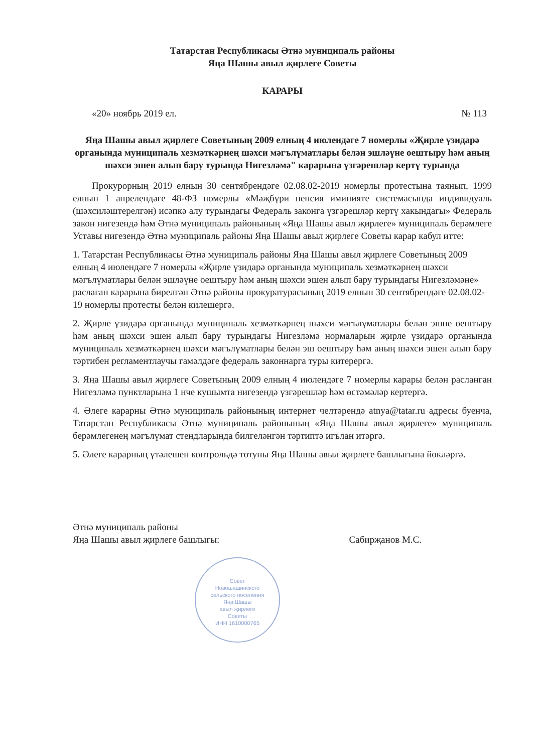Татарстан Республикасы Әтнә муниципаль районы
Яңа Шашы авыл җирлеге Советы
КАРАРЫ
«20» ноябрь 2019 ел. № 113
Яңа Шашы авыл җирлеге Советының 2009 елның 4 июлендәге 7 номерлы «Җирле үзидарә органында муниципаль хезмәткәрнең шәхси мәгълүматлары белән эшләүне оештыру һәм аның шәхси эшен алып бару турында Нигезләмә" карарына үзгәрешләр кертү турында
Прокурорның 2019 елнын 30 сентябрендәге 02.08.02-2019 номерлы протестына таянып, 1999 елнын 1 апрелендәге 48-ФЗ номерлы «Мәҗбүри пенсия иминияте системасында индивидуаль (шәхсиләштерелгән) исәпкә алу турындагы Федераль законга үзгәрешләр кертү хакындагы» Федераль закон нигезендә һәм Әтнә муниципаль районының «Яңа Шашы авыл җирлеге» муниципаль берәмлеге Уставы нигезендә Әтнә муниципаль районы Яңа Шашы авыл җирлеге Советы карар кабул итте:
1. Татарстан Республикасы Әтнә муниципаль районы Яңа Шашы авыл җирлеге Советының 2009 елның 4 июлендәге 7 номерлы «Җирле үзидарә органында муниципаль хезмәткәрнең шәхси мәгълүматлары белән эшләүне оештыру һәм аның шәхси эшен алып бару турындагы Нигезләмәне» раслаган карарына бирелгән Әтнә районы прокуратурасының 2019 елнын 30 сентябрендәге 02.08.02-19 номерлы протесты белән килешергә.
2. Җирле үзидарә органында муниципаль хезмәткәрнең шәхси мәгълүматлары белән эшне оештыру һәм аның шәхси эшен алып бару турындагы Нигезләмә нормаларын җирле үзидарә органында муниципаль хезмәткәрнең шәхси мәгълүматлары белән эш оештыру һәм аның шәхси эшен алып бару тәртибен регламентлаучы гамәлдәге федераль законнарга туры китерергә.
3. Яңа Шашы авыл җирлеге Советының 2009 елның 4 июлендәге 7 номерлы карары белән расланган Нигезләмә пунктларына 1 нче кушымта нигезендә үзгәрешләр һәм өстәмәләр кертергә.
4. Әлеге карарны Әтнә муниципаль районының интернет челтәрендә atnya@tatar.ru адресы буенча, Татарстан Республикасы Әтнә муниципаль районының «Яңа Шашы авыл җирлеге» муниципаль берәмлегенең мәгълүмат стендларында билгеләнгән тәртиптә игълан итәргә.
5. Әлеге карарның үтәлешен контрольдә тотуны Яңа Шашы авыл җирлеге башлыгына йөкләргә.
Әтнә муниципаль районы
Яңа Шашы авыл җирлеге башлыгы:
Сабирҗанов М.С.
Совет
Новошашинского
сельского поселения
Яңа Шашы
авыл җирлеге
Советы
ИНН 1610000765